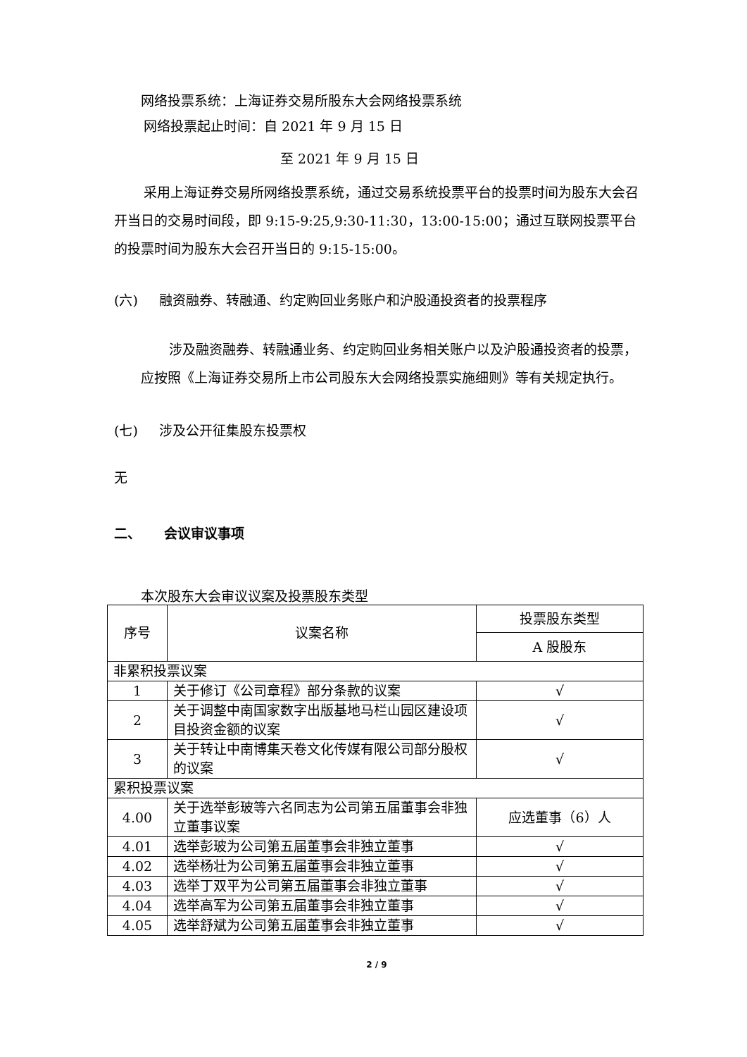网络投票系统：上海证券交易所股东大会网络投票系统
网络投票起止时间：自 2021 年 9 月 15 日
至 2021 年 9 月 15 日
采用上海证券交易所网络投票系统，通过交易系统投票平台的投票时间为股东大会召开当日的交易时间段，即 9:15-9:25,9:30-11:30，13:00-15:00；通过互联网投票平台的投票时间为股东大会召开当日的 9:15-15:00。
(六) 融资融券、转融通、约定购回业务账户和沪股通投资者的投票程序
涉及融资融券、转融通业务、约定购回业务相关账户以及沪股通投资者的投票，应按照《上海证券交易所上市公司股东大会网络投票实施细则》等有关规定执行。
(七) 涉及公开征集股东投票权
无
二、 会议审议事项
本次股东大会审议议案及投票股东类型
| 序号 | 议案名称 | 投票股东类型 |
| | | A 股股东 |
| 非累积投票议案 | | |
| 1 | 关于修订《公司章程》部分条款的议案 | √ |
| 2 | 关于调整中南国家数字出版基地马栏山园区建设项目投资金额的议案 | √ |
| 3 | 关于转让中南博集天卷文化传媒有限公司部分股权的议案 | √ |
| 累积投票议案 | | |
| 4.00 | 关于选举彭玻等六名同志为公司第五届董事会非独立董事议案 | 应选董事（6）人 |
| 4.01 | 选举彭玻为公司第五届董事会非独立董事 | √ |
| 4.02 | 选举杨壮为公司第五届董事会非独立董事 | √ |
| 4.03 | 选举丁双平为公司第五届董事会非独立董事 | √ |
| 4.04 | 选举高军为公司第五届董事会非独立董事 | √ |
| 4.05 | 选举舒斌为公司第五届董事会非独立董事 | √ |
2 / 9